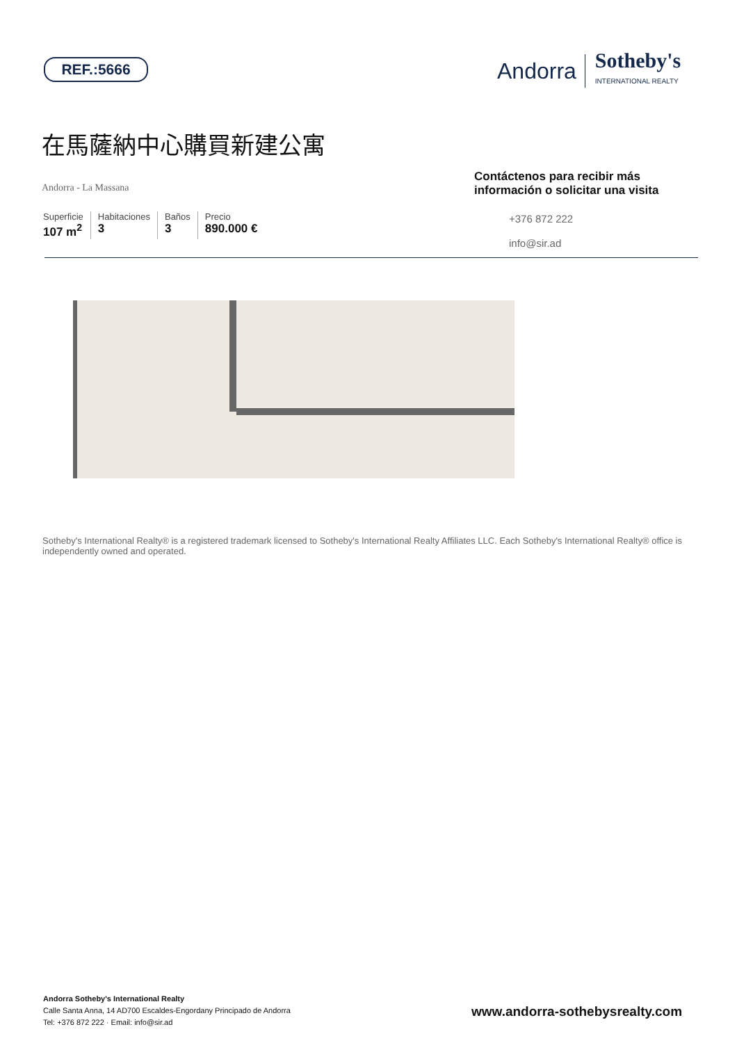REF.:5666
Andorra
Sotheby's
INTERNATIONAL REALTY
在馬薩納中心購買新建公寓
Andorra - La Massana
Superficie
107 m<sup>2</sup>
Habitaciones
3
Baños
3
Precio
890.000 €
Contáctenos para recibir más información o solicitar una visita
+376 872 222
info@sir.ad
Sotheby's International Realty® is a registered trademark licensed to Sotheby's International Realty Affiliates LLC. Each Sotheby's International Realty® office is independently owned and operated.
Andorra Sotheby's International Realty
Calle Santa Anna, 14 AD700 Escaldes-Engordany Principado de Andorra
Tel: +376 872 222 · Email: info@sir.ad
www.andorra-sothebysrealty.com